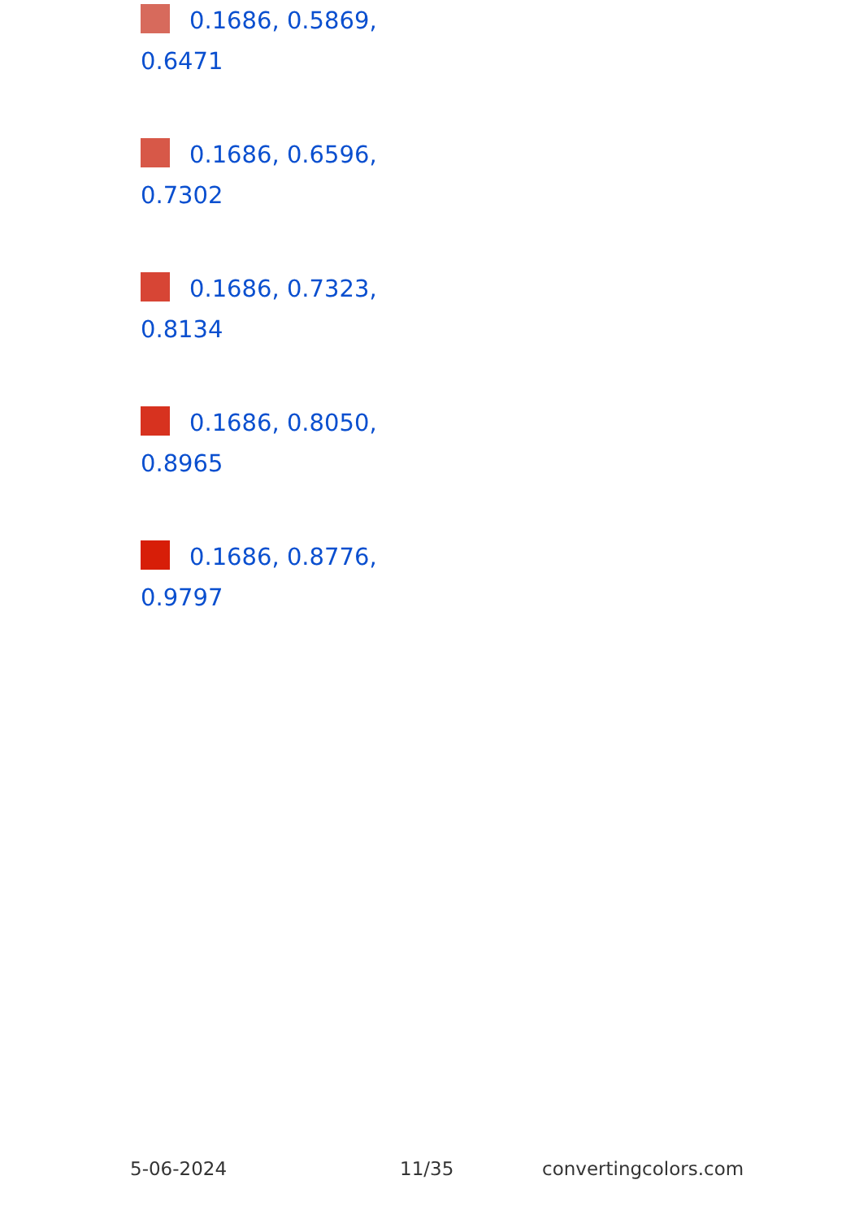0.1686, 0.5869, 0.6471
0.1686, 0.6596, 0.7302
0.1686, 0.7323, 0.8134
0.1686, 0.8050, 0.8965
0.1686, 0.8776, 0.9797
5-06-2024 11/35 convertingcolors.com